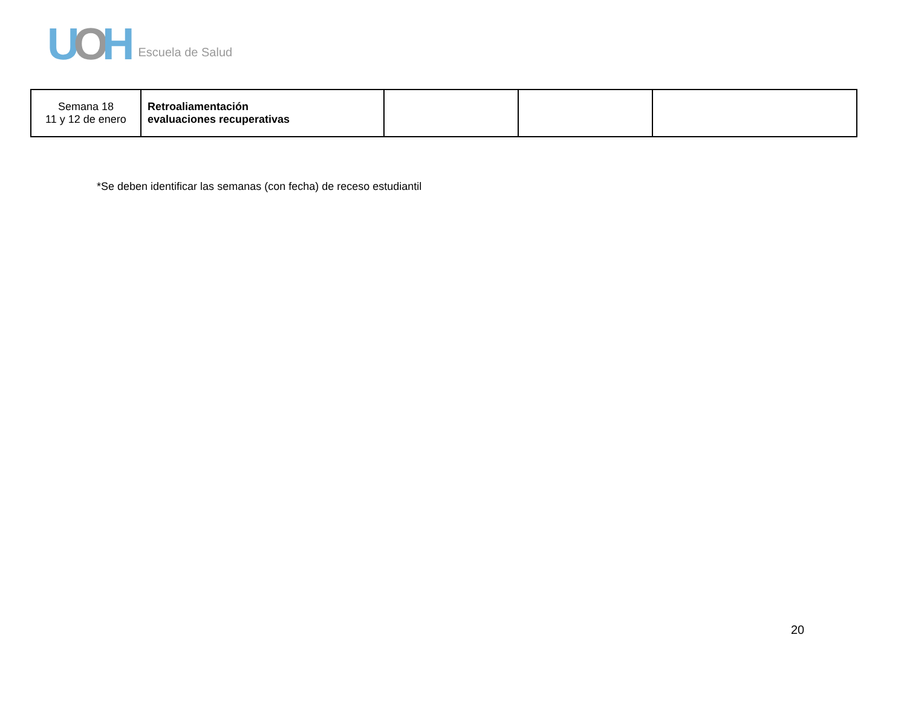UOH Escuela de Salud
| Semana 18 11 y 12 de enero | Retroaliamentación evaluaciones recuperativas | | | |
*Se deben identificar las semanas (con fecha) de receso estudiantil
20